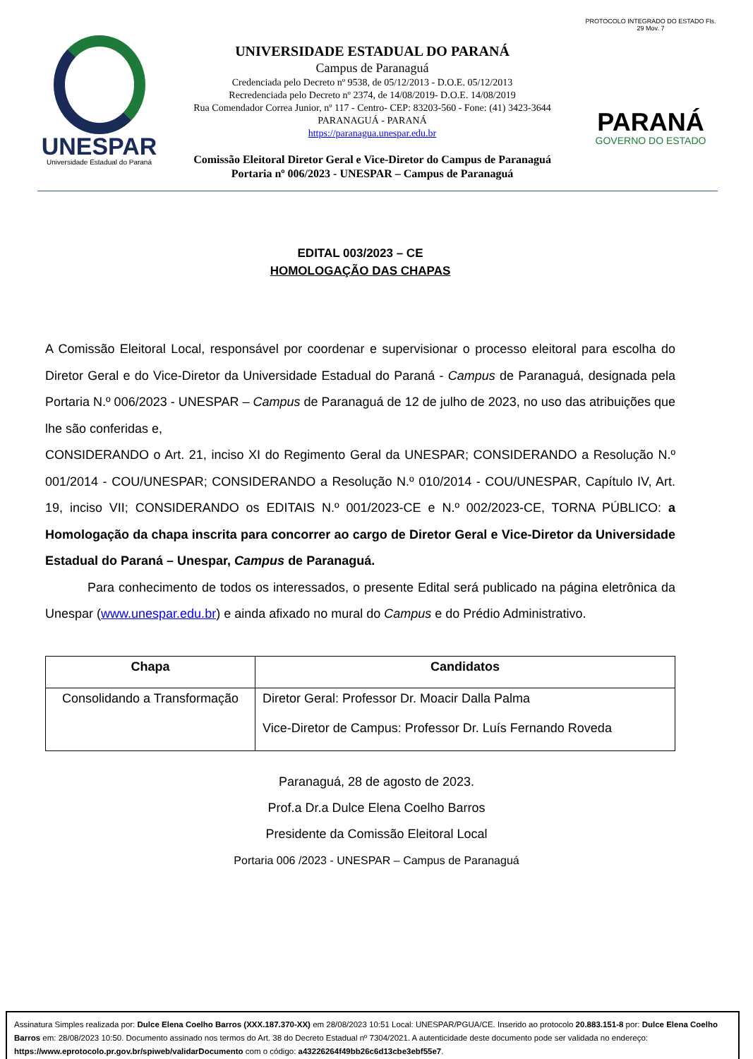UNESPAR
Universidade Estadual do Paraná
UNIVERSIDADE ESTADUAL DO PARANÁ
Campus de Paranaguá
Credenciada pelo Decreto nº 9538, de 05/12/2013 - D.O.E. 05/12/2013
Recredenciada pelo Decreto nº 2374, de 14/08/2019- D.O.E. 14/08/2019
Rua Comendador Correa Junior, nº 117 - Centro- CEP: 83203-560 - Fone: (41) 3423-3644
PARANAGUÁ - PARANÁ
https://paranagua.unespar.edu.br
Comissão Eleitoral Diretor Geral e Vice-Diretor do Campus de Paranaguá
Portaria nº 006/2023 - UNESPAR – Campus de Paranaguá
PROTOCOLO INTEGRADO DO ESTADO Fls. 29 Mov. 7
PARANÁ
GOVERNO DO ESTADO
EDITAL 003/2023 – CE
HOMOLOGAÇÃO DAS CHAPAS
A Comissão Eleitoral Local, responsável por coordenar e supervisionar o processo eleitoral para escolha do Diretor Geral e do Vice-Diretor da Universidade Estadual do Paraná - Campus de Paranaguá, designada pela Portaria N.º 006/2023 - UNESPAR – Campus de Paranaguá de 12 de julho de 2023, no uso das atribuições que lhe são conferidas e,
CONSIDERANDO o Art. 21, inciso XI do Regimento Geral da UNESPAR; CONSIDERANDO a Resolução N.º 001/2014 - COU/UNESPAR; CONSIDERANDO a Resolução N.º 010/2014 - COU/UNESPAR, Capítulo IV, Art. 19, inciso VII; CONSIDERANDO os EDITAIS N.º 001/2023-CE e N.º 002/2023-CE, TORNA PÚBLICO: a Homologação da chapa inscrita para concorrer ao cargo de Diretor Geral e Vice-Diretor da Universidade Estadual do Paraná – Unespar, Campus de Paranaguá.
Para conhecimento de todos os interessados, o presente Edital será publicado na página eletrônica da Unespar (www.unespar.edu.br) e ainda afixado no mural do Campus e do Prédio Administrativo.
| Chapa | Candidatos |
| --- | --- |
| Consolidando a Transformação | Diretor Geral: Professor Dr. Moacir Dalla Palma Vice-Diretor de Campus: Professor Dr. Luís Fernando Roveda |
Paranaguá, 28 de agosto de 2023.
Prof.a Dr.a Dulce Elena Coelho Barros
Presidente da Comissão Eleitoral Local
Portaria 006 /2023 - UNESPAR – Campus de Paranaguá
Assinatura Simples realizada por: Dulce Elena Coelho Barros (XXX.187.370-XX) em 28/08/2023 10:51 Local: UNESPAR/PGUA/CE. Inserido ao protocolo 20.883.151-8 por: Dulce Elena Coelho Barros em: 28/08/2023 10:50. Documento assinado nos termos do Art. 38 do Decreto Estadual nº 7304/2021. A autenticidade deste documento pode ser validada no endereço: https://www.eprotocolo.pr.gov.br/spiweb/validarDocumento com o código: a43226264f49bb26c6d13cbe3ebf55e7.